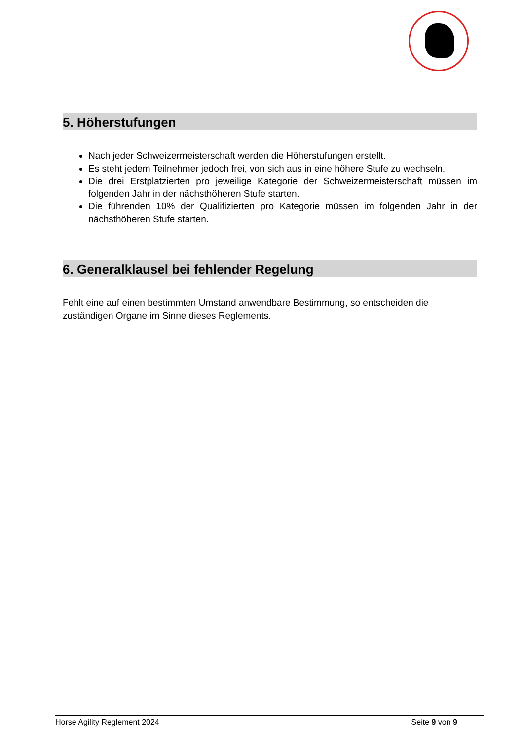5. Höherstufungen
Nach jeder Schweizermeisterschaft werden die Höherstufungen erstellt.
Es steht jedem Teilnehmer jedoch frei, von sich aus in eine höhere Stufe zu wechseln.
Die drei Erstplatzierten pro jeweilige Kategorie der Schweizermeisterschaft müssen im folgenden Jahr in der nächsthöheren Stufe starten.
Die führenden 10% der Qualifizierten pro Kategorie müssen im folgenden Jahr in der nächsthöheren Stufe starten.
6. Generalklausel bei fehlender Regelung
Fehlt eine auf einen bestimmten Umstand anwendbare Bestimmung, so entscheiden die zuständigen Organe im Sinne dieses Reglements.
Horse Agility Reglement 2024 Seite 9 von 9